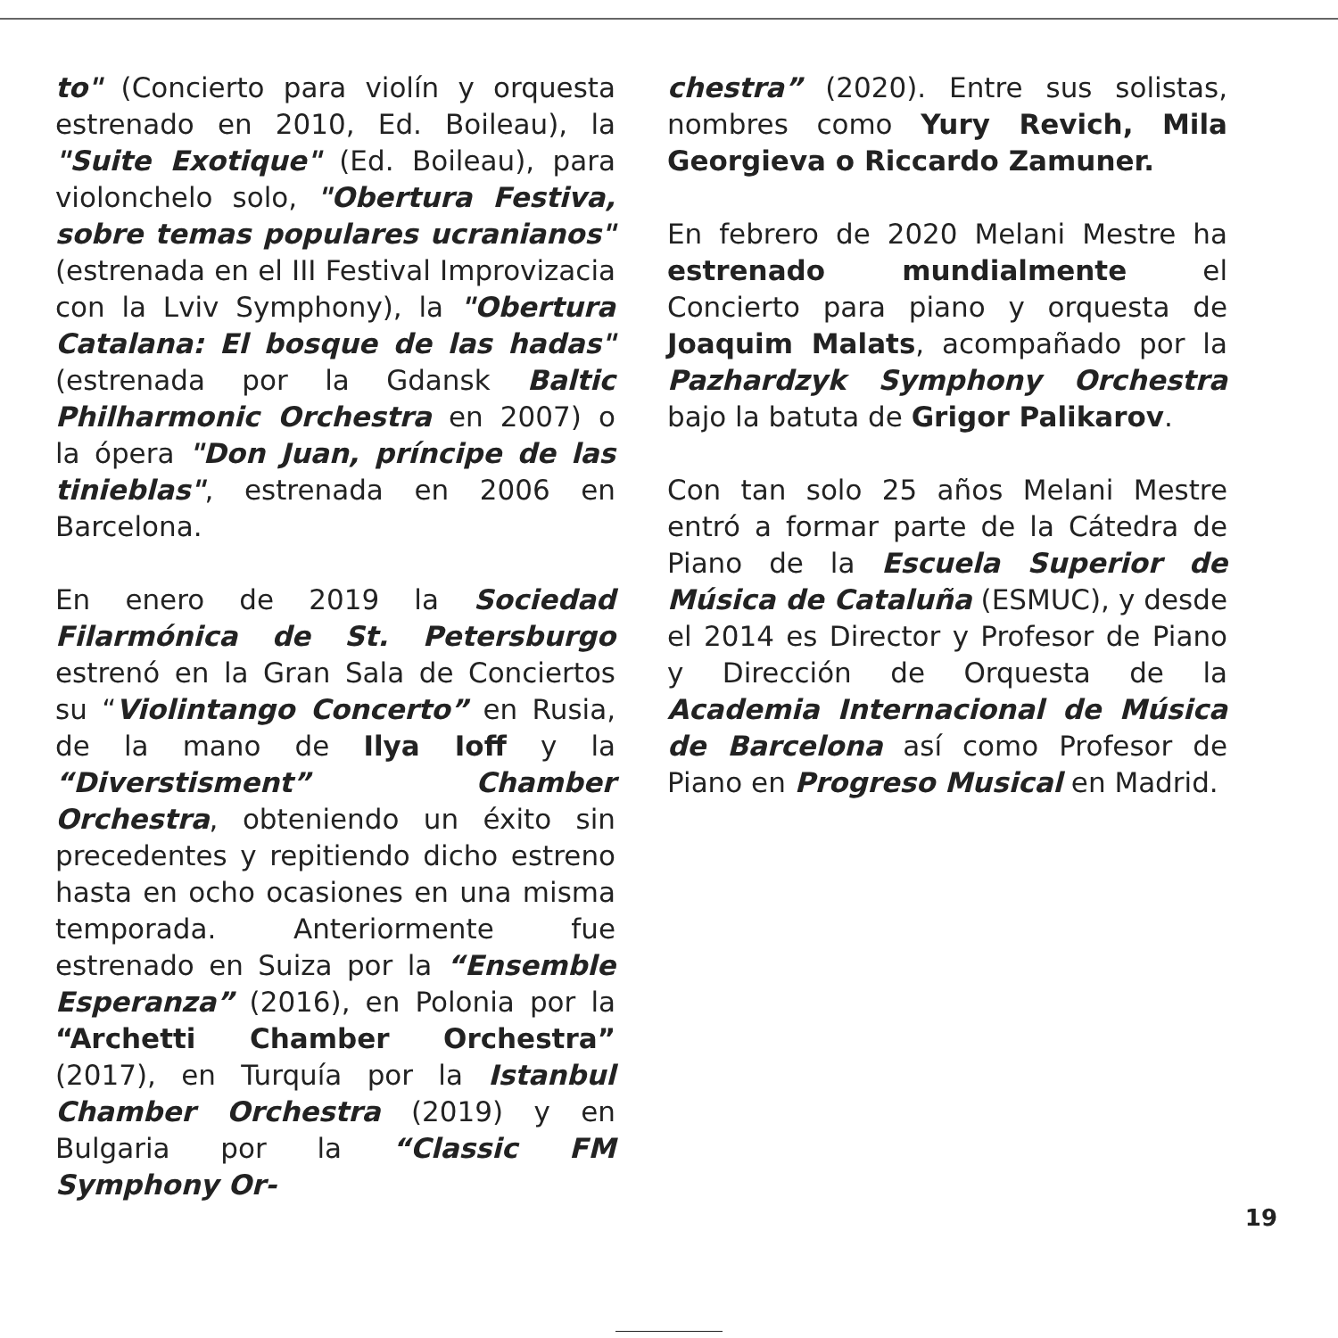to" (Concierto para violín y orquesta estrenado en 2010, Ed. Boileau), la "Suite Exotique" (Ed. Boileau), para violonchelo solo, "Obertura Festiva, sobre temas populares ucranianos" (estrenada en el III Festival Improvizacia con la Lviv Symphony), la "Obertura Catalana: El bosque de las hadas" (estrenada por la Gdansk Baltic Philharmonic Orchestra en 2007) o la ópera "Don Juan, príncipe de las tinieblas", estrenada en 2006 en Barcelona.
En enero de 2019 la Sociedad Filarmónica de St. Petersburgo estrenó en la Gran Sala de Conciertos su “Violintango Concerto” en Rusia, de la mano de Ilya Ioff y la “Diverstisment” Chamber Orchestra, obteniendo un éxito sin precedentes y repitiendo dicho estreno hasta en ocho ocasiones en una misma temporada. Anteriormente fue estrenado en Suiza por la “Ensemble Esperanza” (2016), en Polonia por la “Archetti Chamber Orchestra” (2017), en Turquía por la Istanbul Chamber Orchestra (2019) y en Bulgaria por la “Classic FM Symphony Or-
chestra” (2020). Entre sus solistas, nombres como Yury Revich, Mila Georgieva o Riccardo Zamuner.
En febrero de 2020 Melani Mestre ha estrenado mundialmente el Concierto para piano y orquesta de Joaquim Malats, acompañado por la Pazhardzyk Symphony Orchestra bajo la batuta de Grigor Palikarov.
Con tan solo 25 años Melani Mestre entró a formar parte de la Cátedra de Piano de la Escuela Superior de Música de Cataluña (ESMUC), y desde el 2014 es Director y Profesor de Piano y Dirección de Orquesta de la Academia Internacional de Música de Barcelona así como Profesor de Piano en Progreso Musical en Madrid.
19